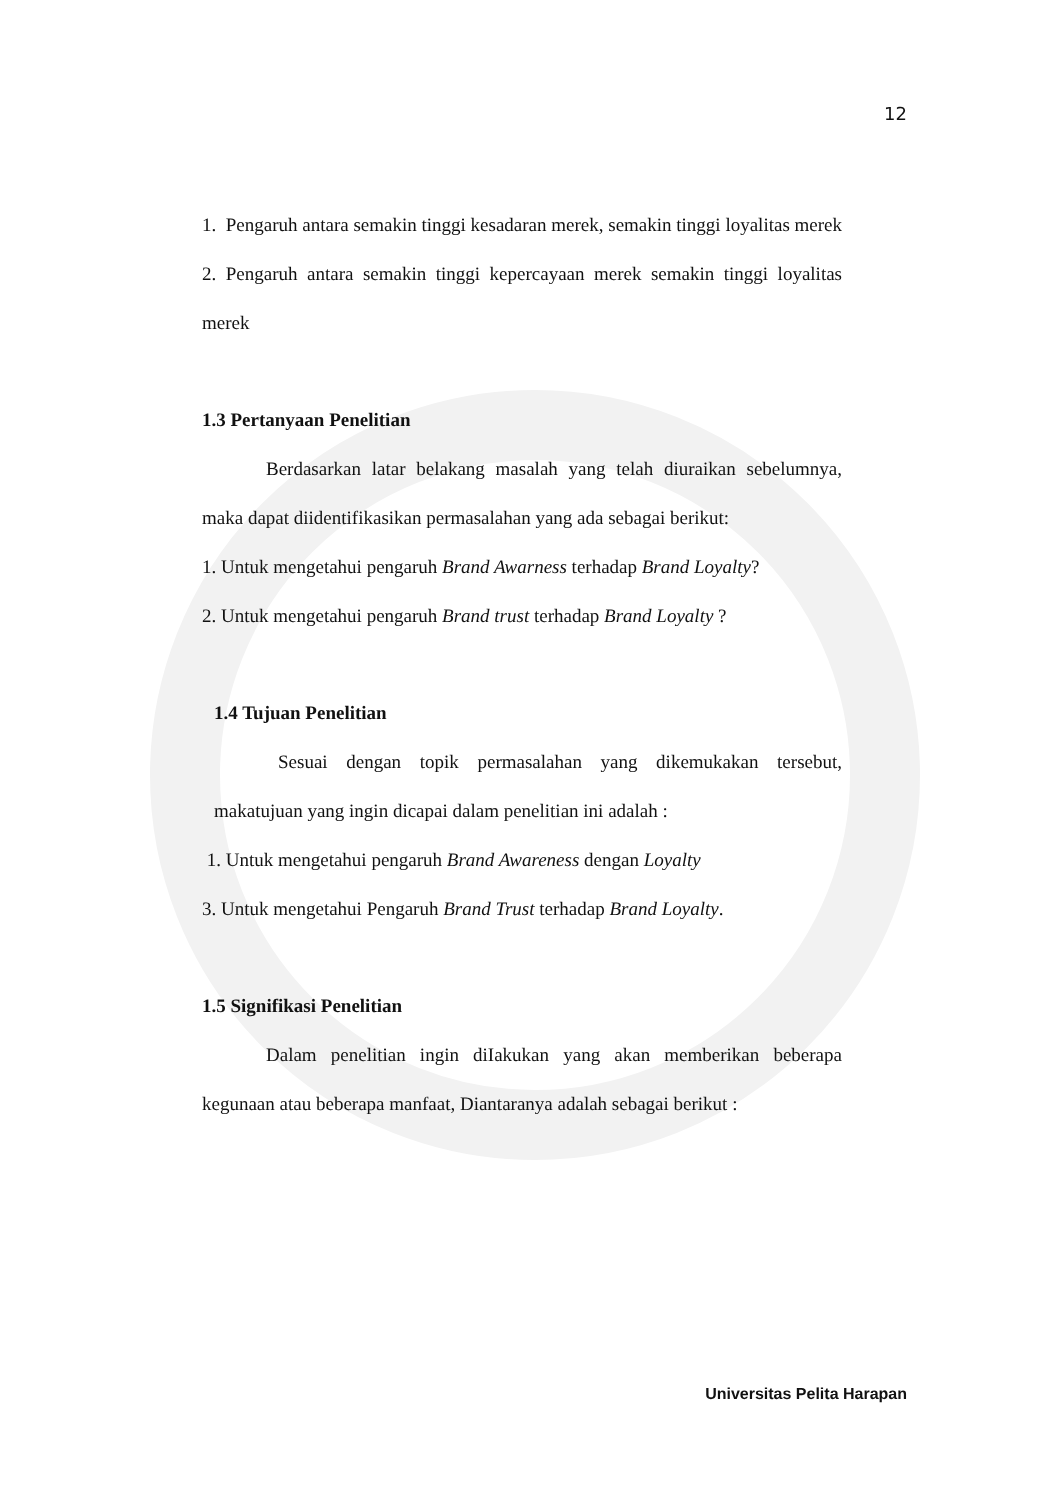12
1. Pengaruh antara semakin tinggi kesadaran merek, semakin tinggi loyalitas merek
2. Pengaruh antara semakin tinggi kepercayaan merek semakin tinggi loyalitas merek
1.3 Pertanyaan Penelitian
Berdasarkan latar belakang masalah yang telah diuraikan sebelumnya, maka dapat diidentifikasikan permasalahan yang ada sebagai berikut:
1. Untuk mengetahui pengaruh Brand Awarness terhadap Brand Loyalty?
2. Untuk mengetahui pengaruh Brand trust terhadap Brand Loyalty ?
1.4 Tujuan Penelitian
Sesuai dengan topik permasalahan yang dikemukakan tersebut, makatujuan yang ingin dicapai dalam penelitian ini adalah :
1. Untuk mengetahui pengaruh Brand Awareness dengan Loyalty
3. Untuk mengetahui Pengaruh Brand Trust terhadap Brand Loyalty.
1.5 Signifikasi Penelitian
Dalam penelitian ingin diIakukan yang akan memberikan beberapa kegunaan atau beberapa manfaat, Diantaranya adalah sebagai berikut :
Universitas Pelita Harapan